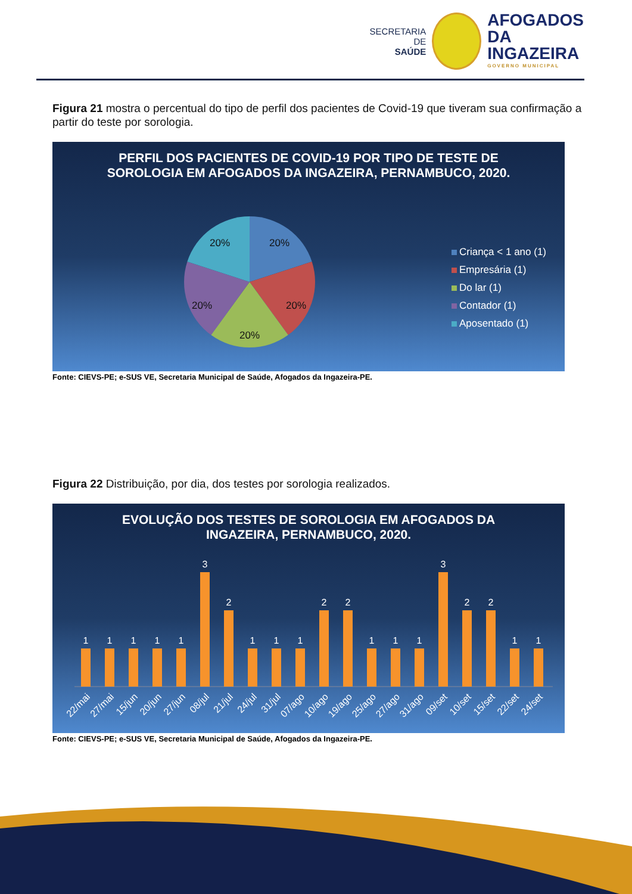SECRETARIA DE
SAÚDE
AFOGADOS
DA INGAZEIRA
GOVERNO MUNICIPAL
Figura 21 mostra o percentual do tipo de perfil dos pacientes de Covid-19 que tiveram sua confirmação a partir do teste por sorologia.
PERFIL DOS PACIENTES DE COVID-19 POR TIPO DE TESTE DE SOROLOGIA EM AFOGADOS DA INGAZEIRA, PERNAMBUCO, 2020.
20%
20%
20%
20%
20%
Criança < 1 ano (1)
Empresária (1)
Do lar (1)
Contador (1)
Aposentado (1)
Fonte: CIEVS-PE; e-SUS VE, Secretaria Municipal de Saúde, Afogados da Ingazeira-PE.
Figura 22 Distribuição, por dia, dos testes por sorologia realizados.
EVOLUÇÃO DOS TESTES DE SOROLOGIA EM AFOGADOS DA INGAZEIRA, PERNAMBUCO, 2020.
1
1
1
1
1
3
2
1
1
1
2
2
1
1
1
3
2
2
1
1
22/mai
27/mai
15/jun
20/jun
27/jun
08/jul
21/jul
24/jul
31/jul
07/ago
10/ago
19/ago
25/ago
27/ago
31/ago
09/set
10/set
15/set
22/set
24/set
Fonte: CIEVS-PE; e-SUS VE, Secretaria Municipal de Saúde, Afogados da Ingazeira-PE.